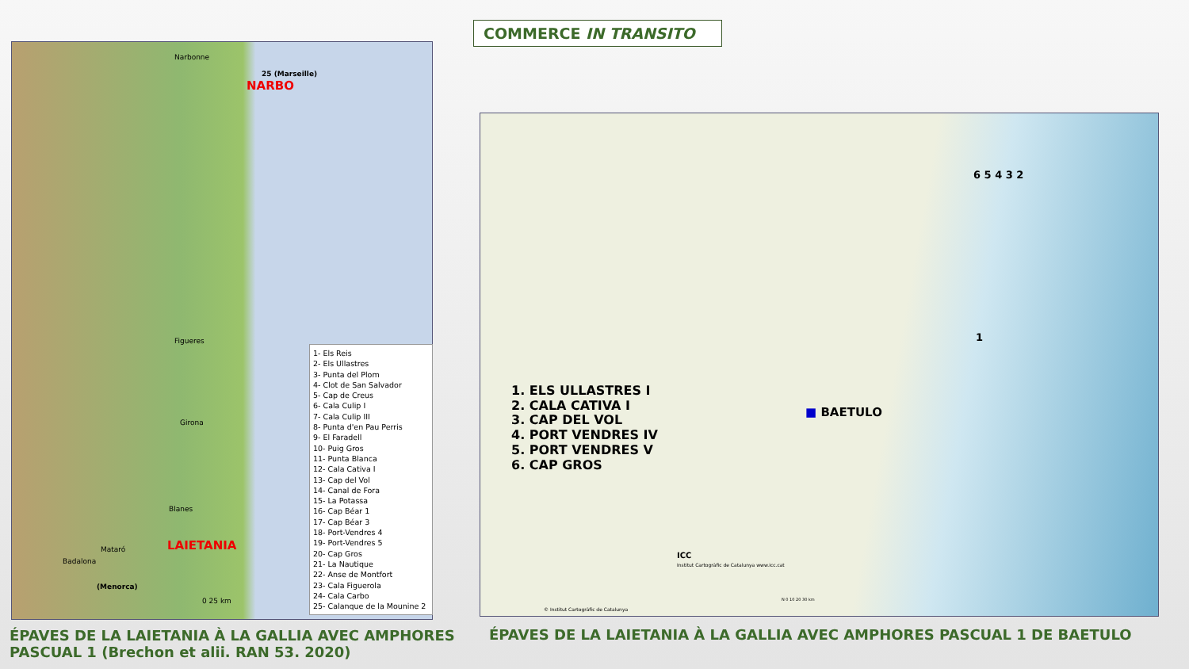COMMERCE IN TRANSITO
Narbonne
25 (Marseille)
NARBO
Figueres
Girona
Blanes
Mataró
Badalona
LAIETANIA
(Menorca)
0 25 km
1- Els Reis
2- Els Ullastres
3- Punta del Plom
4- Clot de San Salvador
5- Cap de Creus
6- Cala Culip I
7- Cala Culip III
8- Punta d'en Pau Perris
9- El Faradell
10- Puig Gros
11- Punta Blanca
12- Cala Cativa I
13- Cap del Vol
14- Canal de Fora
15- La Potassa
16- Cap Béar 1
17- Cap Béar 3
18- Port-Vendres 4
19- Port-Vendres 5
20- Cap Gros
21- La Nautique
22- Anse de Montfort
23- Cala Figuerola
24- Cala Carbo
25- Calanque de la Mounine 2
■ BAETULO
6 5 4 3 2
1
ICC
Institut Cartogràfic de Catalunya www.icc.cat
© Institut Cartogràfic de Catalunya
N 0 10 20 30 km
1. ELS ULLASTRES I
2. CALA CATIVA I
3. CAP DEL VOL
4. PORT VENDRES IV
5. PORT VENDRES V
6. CAP GROS
ÉPAVES DE LA LAIETANIA À LA GALLIA AVEC AMPHORES
PASCUAL 1 (Brechon et alii. RAN 53. 2020)
ÉPAVES DE LA LAIETANIA À LA GALLIA AVEC AMPHORES PASCUAL 1 DE BAETULO